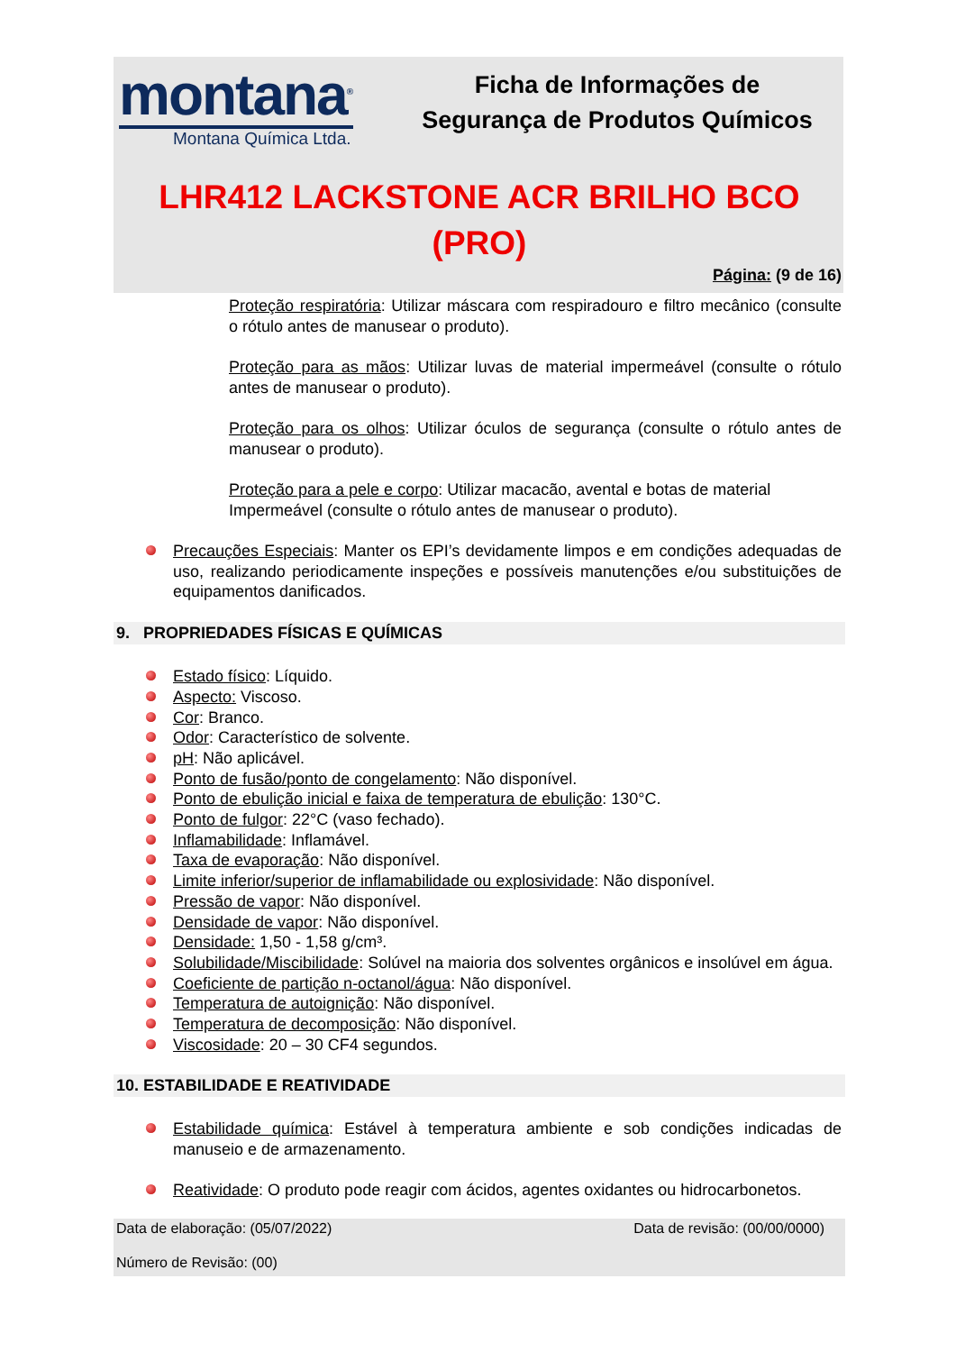montana<sup>®</sup>
Montana Química Ltda.
Ficha de Informações de
Segurança de Produtos Químicos
LHR412 LACKSTONE ACR BRILHO BCO
(PRO)
Página: (9 de 16)
Proteção respiratória: Utilizar máscara com respiradouro e filtro mecânico (consulte o rótulo antes de manusear o produto).
Proteção para as mãos: Utilizar luvas de material impermeável (consulte o rótulo antes de manusear o produto).
Proteção para os olhos: Utilizar óculos de segurança (consulte o rótulo antes de manusear o produto).
Proteção para a pele e corpo: Utilizar macacão, avental e botas de material Impermeável (consulte o rótulo antes de manusear o produto).
Precauções Especiais: Manter os EPI’s devidamente limpos e em condições adequadas de uso, realizando periodicamente inspeções e possíveis manutenções e/ou substituições de equipamentos danificados.
9. PROPRIEDADES FÍSICAS E QUÍMICAS
Estado físico: Líquido.
Aspecto: Viscoso.
Cor: Branco.
Odor: Característico de solvente.
pH: Não aplicável.
Ponto de fusão/ponto de congelamento: Não disponível.
Ponto de ebulição inicial e faixa de temperatura de ebulição: 130°C.
Ponto de fulgor: 22°C (vaso fechado).
Inflamabilidade: Inflamável.
Taxa de evaporação: Não disponível.
Limite inferior/superior de inflamabilidade ou explosividade: Não disponível.
Pressão de vapor: Não disponível.
Densidade de vapor: Não disponível.
Densidade: 1,50 - 1,58 g/cm³.
Solubilidade/Miscibilidade: Solúvel na maioria dos solventes orgânicos e insolúvel em água.
Coeficiente de partição n-octanol/água: Não disponível.
Temperatura de autoignição: Não disponível.
Temperatura de decomposição: Não disponível.
Viscosidade: 20 – 30 CF4 segundos.
10. ESTABILIDADE E REATIVIDADE
Estabilidade química: Estável à temperatura ambiente e sob condições indicadas de manuseio e de armazenamento.
Reatividade: O produto pode reagir com ácidos, agentes oxidantes ou hidrocarbonetos.
Data de elaboração: (05/07/2022) Data de revisão: (00/00/0000)
Número de Revisão: (00)